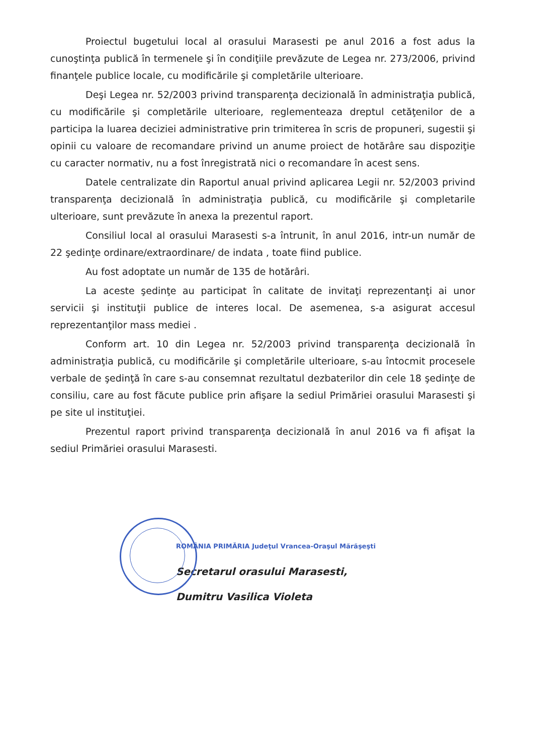Proiectul bugetului local al orasului Marasesti pe anul 2016 a fost adus la cunoştinţa publică în termenele şi în condiţiile prevăzute de Legea nr. 273/2006, privind finanţele publice locale, cu modificările şi completările ulterioare.
Deşi Legea nr. 52/2003 privind transparenţa decizională în administraţia publică, cu modificările şi completările ulterioare, reglementeaza dreptul cetăţenilor de a participa la luarea deciziei administrative prin trimiterea în scris de propuneri, sugestii şi opinii cu valoare de recomandare privind un anume proiect de hotărâre sau dispoziţie cu caracter normativ, nu a fost înregistrată nici o recomandare în acest sens.
Datele centralizate din Raportul anual privind aplicarea Legii nr. 52/2003 privind transparenţa decizională în administraţia publică, cu modificările şi completarile ulterioare, sunt prevăzute în anexa la prezentul raport.
Consiliul local al orasului Marasesti s-a întrunit, în anul 2016, intr-un număr de 22 şedinţe ordinare/extraordinare/ de indata , toate fiind publice.
Au fost adoptate un număr de 135 de hotărâri.
La aceste şedinţe au participat în calitate de invitaţi reprezentanţi ai unor servicii şi instituţii publice de interes local. De asemenea, s-a asigurat accesul reprezentanţilor mass mediei .
Conform art. 10 din Legea nr. 52/2003 privind transparenţa decizională în administraţia publică, cu modificările şi completările ulterioare, s-au întocmit procesele verbale de şedinţă în care s-au consemnat rezultatul dezbaterilor din cele 18 şedinţe de consiliu, care au fost făcute publice prin afişare la sediul Primăriei orasului Marasesti şi pe site ul instituţiei.
Prezentul raport privind transparenţa decizională în anul 2016 va fi afişat la sediul Primăriei orasului Marasesti.
ROMÂNIA PRIMĂRIA Judeţul Vrancea-Oraşul Mărăşeşti
Secretarul orasului Marasesti,
Dumitru Vasilica Violeta